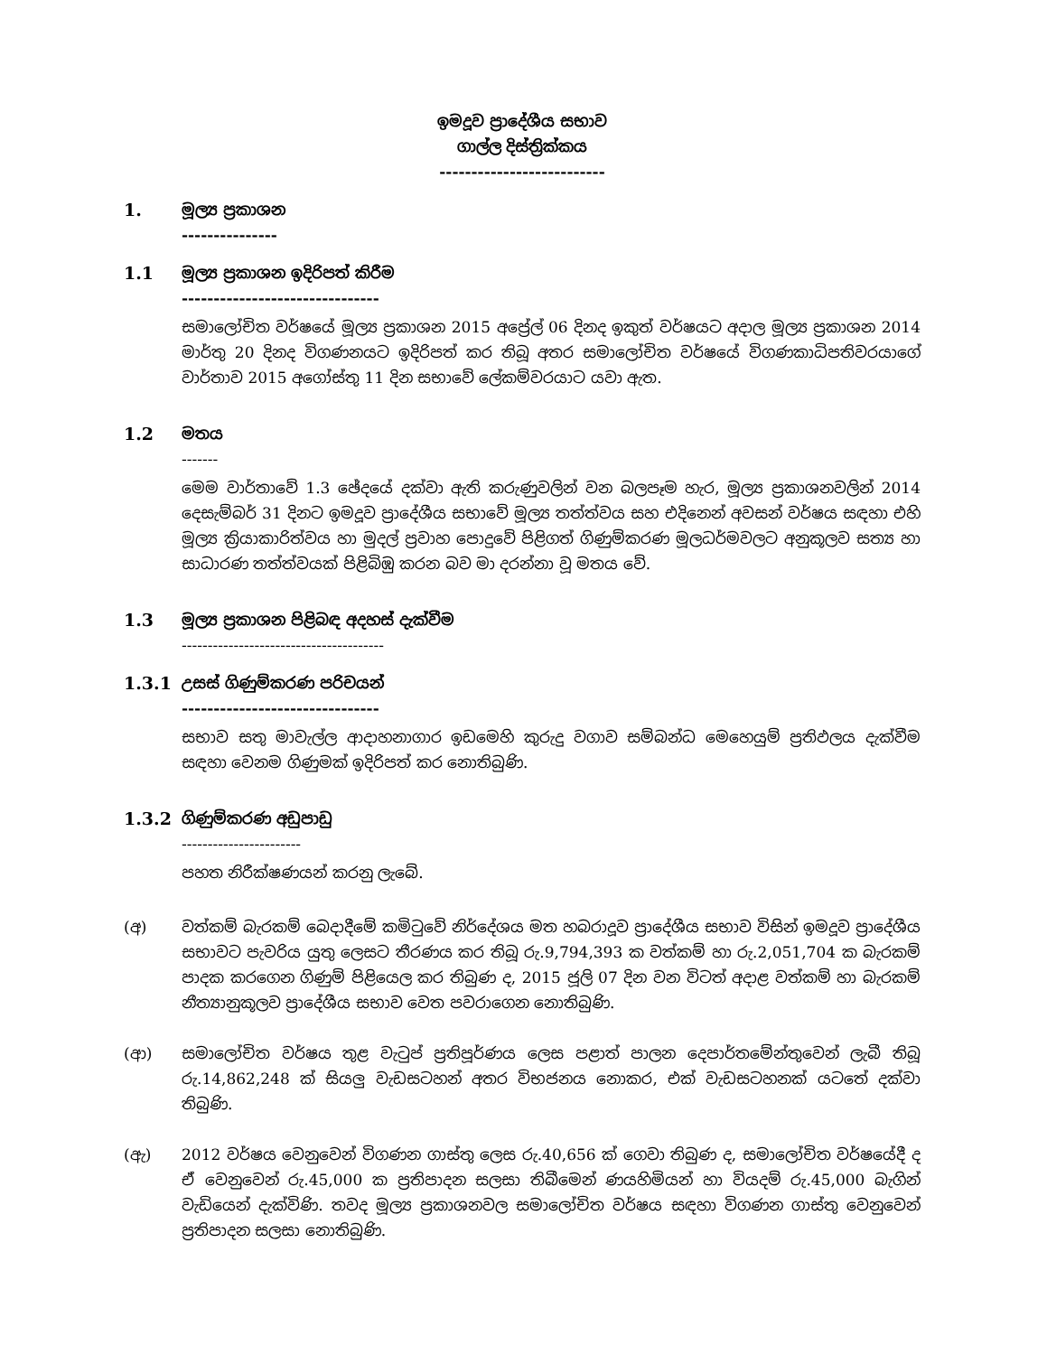ඉමදූව ප්‍රාදේශීය සභාව
ගාල්ල දිස්ත්‍රික්කය
--------------------------
1. මූල්‍ය ප්‍රකාශන
---------------
1.1 මූල්‍ය ප්‍රකාශන ඉදිරිපත් කිරීම
-------------------------------
සමාලෝචිත වර්ෂයේ මූල්‍ය ප්‍රකාශන 2015 අප්‍රේල් 06 දිනද ඉකුත් වර්ෂයට අදාල මූල්‍ය ප්‍රකාශන 2014 මාර්තු 20 දිනද විගණනයට ඉදිරිපත් කර තිබූ අතර සමාලෝචිත වර්ෂයේ විගණකාධිපතිවරයාගේ වාර්තාව 2015 අගෝස්තු 11 දින සභාවේ ලේකම්වරයාට යවා ඇත.
1.2 මතය
-------
මෙම වාර්තාවේ 1.3 ඡේදයේ දක්වා ඇති කරුණුවලින් වන බලපෑම හැර, මූල්‍ය ප්‍රකාශනවලින් 2014 දෙසැම්බර් 31 දිනට ඉමදූව ප්‍රාදේශීය සභාවේ මූල්‍ය තත්ත්වය සහ එදිනෙන් අවසන් වර්ෂය සඳහා එහි මූල්‍ය ක්‍රියාකාරිත්වය හා මුදල් ප්‍රවාහ පොදුවේ පිළිගත් ගිණුම්කරණ මූලධර්මවලට අනුකූලව සත්‍ය හා සාධාරණ තත්ත්වයක් පිළිබිඹු කරන බව මා දරන්නා වූ මතය වේ.
1.3 මූල්‍ය ප්‍රකාශන පිළිබඳ අදහස් දැක්වීම
---------------------------------------
1.3.1 උසස් ගිණුම්කරණ පරිචයන්
-------------------------------
සභාව සතු මාවැල්ල ආදාහනාගාර ඉඩමෙහි කුරුදු වගාව සම්බන්ධ මෙහෙයුම් ප්‍රතිඵලය දැක්වීම සඳහා වෙනම ගිණුමක් ඉදිරිපත් කර නොතිබුණි.
1.3.2 ගිණුම්කරණ අඩුපාඩු
-----------------------
පහත නිරීක්ෂණයන් කරනු ලැබේ.
(අ) වත්කම් බැරකම් බෙදාදීමේ කමිටුවේ නිර්දේශය මත හබරාදූව ප්‍රාදේශීය සභාව විසින් ඉමදූව ප්‍රාදේශීය සභාවට පැවරිය යුතු ලෙසට තීරණය කර තිබූ රු.9,794,393 ක වත්කම් හා රු.2,051,704 ක බැරකම් පාදක කරගෙන ගිණුම් පිළියෙල කර තිබුණ ද, 2015 ජූලි 07 දින වන විටත් අදාළ වත්කම් හා බැරකම් නීත්‍යානුකූලව ප්‍රාදේශීය සභාව වෙත පවරාගෙන නොතිබුණි.
(ආ) සමාලෝචිත වර්ෂය තුළ වැටුප් ප්‍රතිපූර්ණය ලෙස පළාත් පාලන දෙපාර්තමේන්තුවෙන් ලැබී තිබූ රු.14,862,248 ක් සියලු වැඩසටහන් අතර විභජනය නොකර, එක් වැඩසටහනක් යටතේ දක්වා තිබුණි.
(ඇ) 2012 වර්ෂය වෙනුවෙන් විගණන ගාස්තු ලෙස රු.40,656 ක් ගෙවා තිබුණ ද, සමාලෝචිත වර්ෂයේදී ද ඒ වෙනුවෙන් රු.45,000 ක ප්‍රතිපාදන සලසා තිබීමෙන් ණයහිමියන් හා වියදම් රු.45,000 බැගින් වැඩියෙන් දැක්විණි. තවද මූල්‍ය ප්‍රකාශනවල සමාලෝචිත වර්ෂය සඳහා විගණන ගාස්තු වෙනුවෙන් ප්‍රතිපාදන සලසා නොතිබුණි.